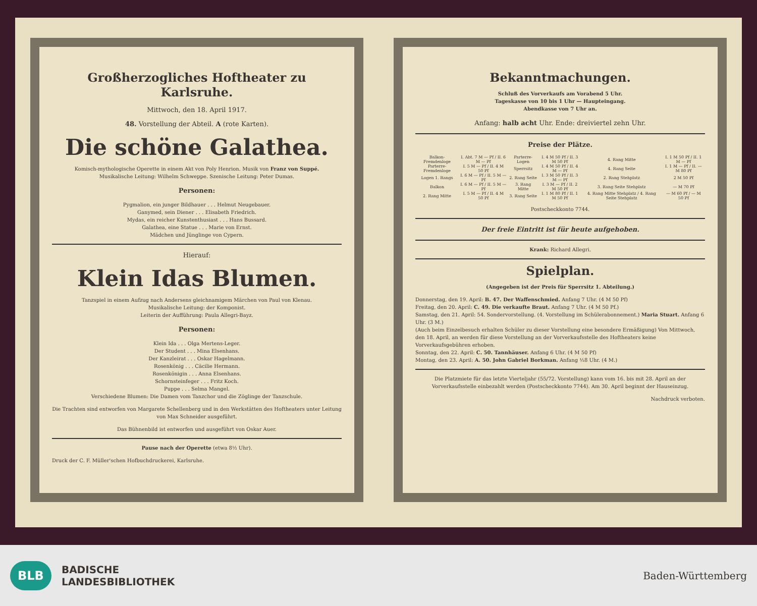Großherzogliches Hoftheater zu Karlsruhe.
Mittwoch, den 18. April 1917.
48. Vorstellung der Abteil. A (rote Karten).
Die schöne Galathea.
Komisch-mythologische Operette in einem Akt von Poly Henrion. Musik von Franz von Suppé.
Musikalische Leitung: Wilhelm Schweppe. Szenische Leitung: Peter Dumas.
Personen:
Pygmalion, ein junger Bildhauer . . . Helmut Neugebauer.
Ganymed, sein Diener . . . Elisabeth Friedrich.
Mydas, ein reicher Kunstenthusiast . . . Hans Bussard.
Galathea, eine Statue . . . Marie von Ernst.
Mädchen und Jünglinge von Cypern.
Hierauf:
Klein Idas Blumen.
Tanzspiel in einem Aufzug nach Andersens gleichnamigem Märchen von Paul von Klenau.
Musikalische Leitung: der Komponist.
Leiterin der Aufführung: Paula Allegri-Bayz.
Personen:
Klein Ida . . . Olga Mertens-Leger.
Der Student . . . Mina Elsenhans.
Der Kanzleirat . . . Oskar Hagelmann.
Rosenkönig . . . Cäcilie Hermann.
Rosenkönigin . . . Anna Elsenhans.
Schornsteinfeger . . . Fritz Koch.
Puppe . . . Selma Mangel.
Verschiedene Blumen: Die Damen vom Tanzchor und die Zöglinge der Tanzschule.
Die Trachten sind entworfen von Margarete Schellenberg und in den Werkstätten des Hoftheaters unter Leitung von Max Schneider ausgeführt.
Das Bühnenbild ist entworfen und ausgeführt von Oskar Auer.
Pause nach der Operette (etwa 8½ Uhr).
Druck der C. F. Müller'schen Hofbuchdruckerei, Karlsruhe.
Bekanntmachungen.
Schluß des Vorverkaufs am Vorabend 5 Uhr.
Tageskasse von 10 bis 1 Uhr — Haupteingang.
Abendkasse von 7 Uhr an.
Anfang: halb acht Uhr. Ende: dreiviertel zehn Uhr.
Preise der Plätze.
| Balkon-Fremdenloge | I. Abt. 7 M — Pf / II. 6 M — Pf | Parterre-Logen | I. 4 M 50 Pf / II. 3 M 50 Pf | 4. Rang Mitte | I. 1 M 50 Pf / II. 1 M — Pf |
| Parterre-Fremdenloge | I. 5 M — Pf / II. 4 M 50 Pf | Sperrsitz | I. 4 M 50 Pf / II. 4 M — Pf | 4. Rang Seite | I. 1 M — Pf / II. — M 80 Pf |
| Logen 1. Rangs | I. 6 M — Pf / II. 5 M — Pf | 2. Rang Seite | I. 3 M 50 Pf / II. 3 M — Pf | 2. Rang Stehplatz | 2 M 50 Pf |
| Balkon | I. 6 M — Pf / II. 5 M — Pf | 3. Rang Mitte | I. 3 M — Pf / II. 2 M 50 Pf | 3. Rang Seite Stehplatz | — M 70 Pf |
| 2. Rang Mitte | I. 5 M — Pf / II. 4 M 50 Pf | 3. Rang Seite | I. 1 M 80 Pf / II. 1 M 50 Pf | 4. Rang Mitte Stehplatz / 4. Rang Seite Stehplatz | — M 60 Pf / — M 50 Pf |
Postscheckkonto 7744.
Der freie Eintritt ist für heute aufgehoben.
Krank: Richard Allegri.
Spielplan.
(Angegeben ist der Preis für Sperrsitz 1. Abteilung.)
Donnerstag, den 19. April: B. 47. Der Waffenschmied. Anfang 7 Uhr. (4 M 50 Pf)
Freitag, den 20. April: C. 49. Die verkaufte Braut. Anfang 7 Uhr. (4 M 50 Pf.)
Samstag, den 21. April: 54. Sondervorstellung. (4. Vorstellung im Schülerabonnement.) Maria Stuart. Anfang 6 Uhr. (3 M.)
(Auch beim Einzelbesuch erhalten Schüler zu dieser Vorstellung eine besondere Ermäßigung) Von Mittwoch, den 18. April, an werden für diese Vorstellung an der Vorverkaufsstelle des Hoftheaters keine Vorverkaufsgebühren erhoben.
Sonntag, den 22. April: C. 50. Tannhäuser. Anfang 6 Uhr. (4 M 50 Pf)
Montag, den 23. April: A. 50. John Gabriel Borkman. Anfang ½8 Uhr. (4 M.)
Die Platzmiete für das letzte Vierteljahr (55/72. Vorstellung) kann vom 16. bis mit 28. April an der Vorverkaufsstelle einbezahlt werden (Postscheckkonto 7744). Am 30. April beginnt der Hauseinzug.
Nachdruck verboten.
BLB BADISCHE
LANDESBIBLIOTHEK Baden-Württemberg